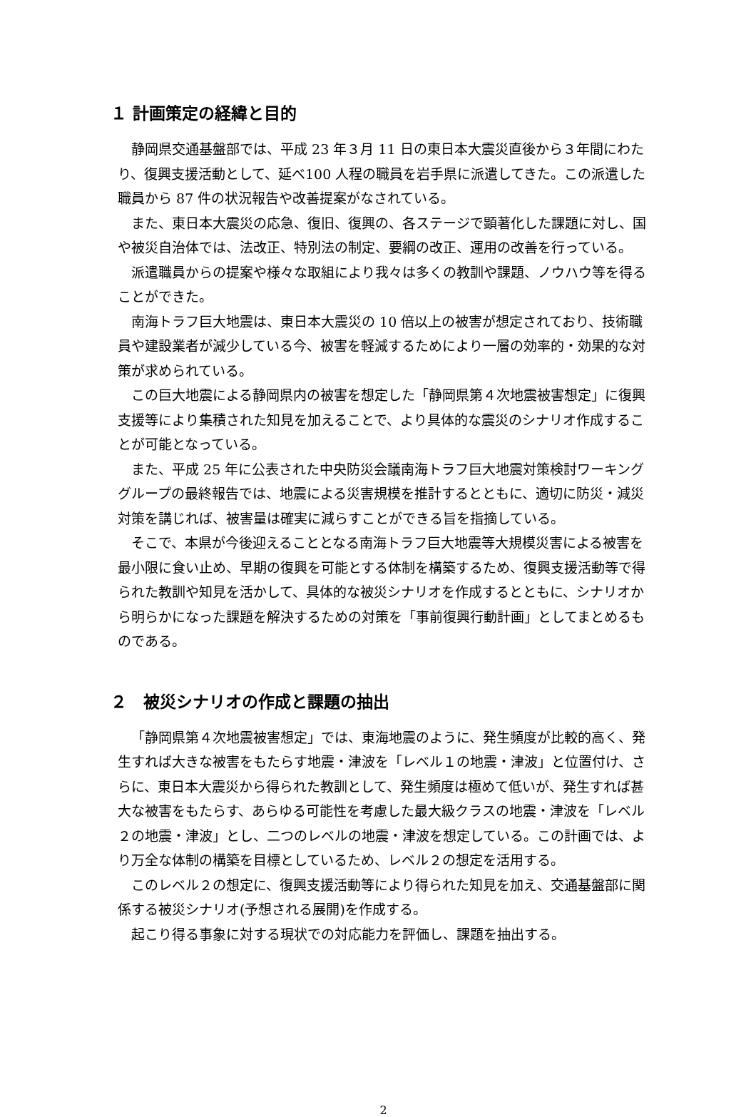１ 計画策定の経緯と目的
静岡県交通基盤部では、平成 23 年３月 11 日の東日本大震災直後から３年間にわたり、復興支援活動として、延べ100 人程の職員を岩手県に派遣してきた。この派遣した職員から 87 件の状況報告や改善提案がなされている。
また、東日本大震災の応急、復旧、復興の、各ステージで顕著化した課題に対し、国や被災自治体では、法改正、特別法の制定、要綱の改正、運用の改善を行っている。
派遣職員からの提案や様々な取組により我々は多くの教訓や課題、ノウハウ等を得ることができた。
南海トラフ巨大地震は、東日本大震災の 10 倍以上の被害が想定されており、技術職員や建設業者が減少している今、被害を軽減するためにより一層の効率的・効果的な対策が求められている。
この巨大地震による静岡県内の被害を想定した「静岡県第４次地震被害想定」に復興支援等により集積された知見を加えることで、より具体的な震災のシナリオ作成することが可能となっている。
また、平成 25 年に公表された中央防災会議南海トラフ巨大地震対策検討ワーキンググループの最終報告では、地震による災害規模を推計するとともに、適切に防災・減災対策を講じれば、被害量は確実に減らすことができる旨を指摘している。
そこで、本県が今後迎えることとなる南海トラフ巨大地震等大規模災害による被害を最小限に食い止め、早期の復興を可能とする体制を構築するため、復興支援活動等で得られた教訓や知見を活かして、具体的な被災シナリオを作成するとともに、シナリオから明らかになった課題を解決するための対策を「事前復興行動計画」としてまとめるものである。
２　被災シナリオの作成と課題の抽出
「静岡県第４次地震被害想定」では、東海地震のように、発生頻度が比較的高く、発生すれば大きな被害をもたらす地震・津波を「レベル１の地震・津波」と位置付け、さらに、東日本大震災から得られた教訓として、発生頻度は極めて低いが、発生すれば甚大な被害をもたらす、あらゆる可能性を考慮した最大級クラスの地震・津波を「レベル２の地震・津波」とし、二つのレベルの地震・津波を想定している。この計画では、より万全な体制の構築を目標としているため、レベル２の想定を活用する。
このレベル２の想定に、復興支援活動等により得られた知見を加え、交通基盤部に関係する被災シナリオ(予想される展開)を作成する。
起こり得る事象に対する現状での対応能力を評価し、課題を抽出する。
2